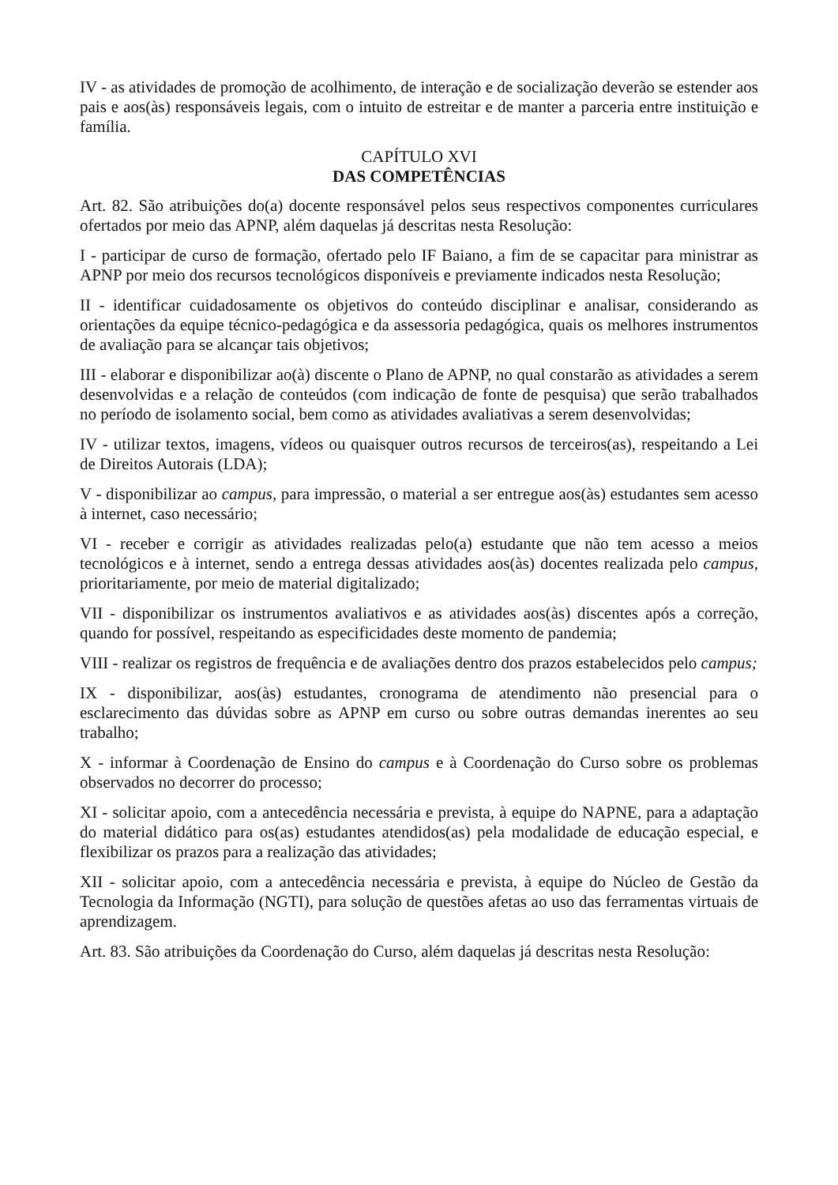IV - as atividades de promoção de acolhimento, de interação e de socialização deverão se estender aos pais e aos(às) responsáveis legais, com o intuito de estreitar e de manter a parceria entre instituição e família.
CAPÍTULO XVI
DAS COMPETÊNCIAS
Art. 82. São atribuições do(a) docente responsável pelos seus respectivos componentes curriculares ofertados por meio das APNP, além daquelas já descritas nesta Resolução:
I - participar de curso de formação, ofertado pelo IF Baiano, a fim de se capacitar para ministrar as APNP por meio dos recursos tecnológicos disponíveis e previamente indicados nesta Resolução;
II - identificar cuidadosamente os objetivos do conteúdo disciplinar e analisar, considerando as orientações da equipe técnico-pedagógica e da assessoria pedagógica, quais os melhores instrumentos de avaliação para se alcançar tais objetivos;
III - elaborar e disponibilizar ao(à) discente o Plano de APNP, no qual constarão as atividades a serem desenvolvidas e a relação de conteúdos (com indicação de fonte de pesquisa) que serão trabalhados no período de isolamento social, bem como as atividades avaliativas a serem desenvolvidas;
IV - utilizar textos, imagens, vídeos ou quaisquer outros recursos de terceiros(as), respeitando a Lei de Direitos Autorais (LDA);
V - disponibilizar ao campus, para impressão, o material a ser entregue aos(às) estudantes sem acesso à internet, caso necessário;
VI - receber e corrigir as atividades realizadas pelo(a) estudante que não tem acesso a meios tecnológicos e à internet, sendo a entrega dessas atividades aos(às) docentes realizada pelo campus, prioritariamente, por meio de material digitalizado;
VII - disponibilizar os instrumentos avaliativos e as atividades aos(às) discentes após a correção, quando for possível, respeitando as especificidades deste momento de pandemia;
VIII - realizar os registros de frequência e de avaliações dentro dos prazos estabelecidos pelo campus;
IX - disponibilizar, aos(às) estudantes, cronograma de atendimento não presencial para o esclarecimento das dúvidas sobre as APNP em curso ou sobre outras demandas inerentes ao seu trabalho;
X - informar à Coordenação de Ensino do campus e à Coordenação do Curso sobre os problemas observados no decorrer do processo;
XI - solicitar apoio, com a antecedência necessária e prevista, à equipe do NAPNE, para a adaptação do material didático para os(as) estudantes atendidos(as) pela modalidade de educação especial, e flexibilizar os prazos para a realização das atividades;
XII - solicitar apoio, com a antecedência necessária e prevista, à equipe do Núcleo de Gestão da Tecnologia da Informação (NGTI), para solução de questões afetas ao uso das ferramentas virtuais de aprendizagem.
Art. 83. São atribuições da Coordenação do Curso, além daquelas já descritas nesta Resolução: